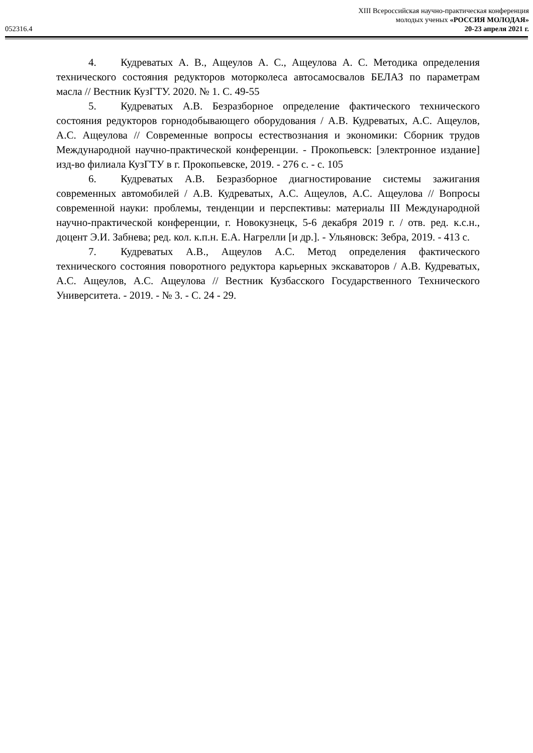XIII Всероссийская научно-практическая конференция
молодых ученых «РОССИЯ МОЛОДАЯ»
052316.4 20-23 апреля 2021 г.
4. Кудреватых А. В., Ащеулов А. С., Ащеулова А. С. Методика определения технического состояния редукторов моторколеса автосамосвалов БЕЛАЗ по параметрам масла // Вестник КузГТУ. 2020. № 1. С. 49-55
5. Кудреватых А.В. Безразборное определение фактического технического состояния редукторов горнодобывающего оборудования / А.В. Кудреватых, А.С. Ащеулов, А.С. Ащеулова // Современные вопросы естествознания и экономики: Сборник трудов Международной научно-практической конференции. - Прокопьевск: [электронное издание] изд-во филиала КузГТУ в г. Прокопьевске, 2019. - 276 с. - с. 105
6. Кудреватых А.В. Безразборное диагностирование системы зажигания современных автомобилей / А.В. Кудреватых, А.С. Ащеулов, А.С. Ащеулова // Вопросы современной науки: проблемы, тенденции и перспективы: материалы III Международной научно-практической конференции, г. Новокузнецк, 5-6 декабря 2019 г. / отв. ред. к.с.н., доцент Э.И. Забнева; ред. кол. к.п.н. Е.А. Нагрелли [и др.]. - Ульяновск: Зебра, 2019. - 413 с.
7. Кудреватых А.В., Ащеулов А.С. Метод определения фактического технического состояния поворотного редуктора карьерных экскаваторов / А.В. Кудреватых, А.С. Ащеулов, А.С. Ащеулова // Вестник Кузбасского Государственного Технического Университета. - 2019. - № 3. - С. 24 - 29.